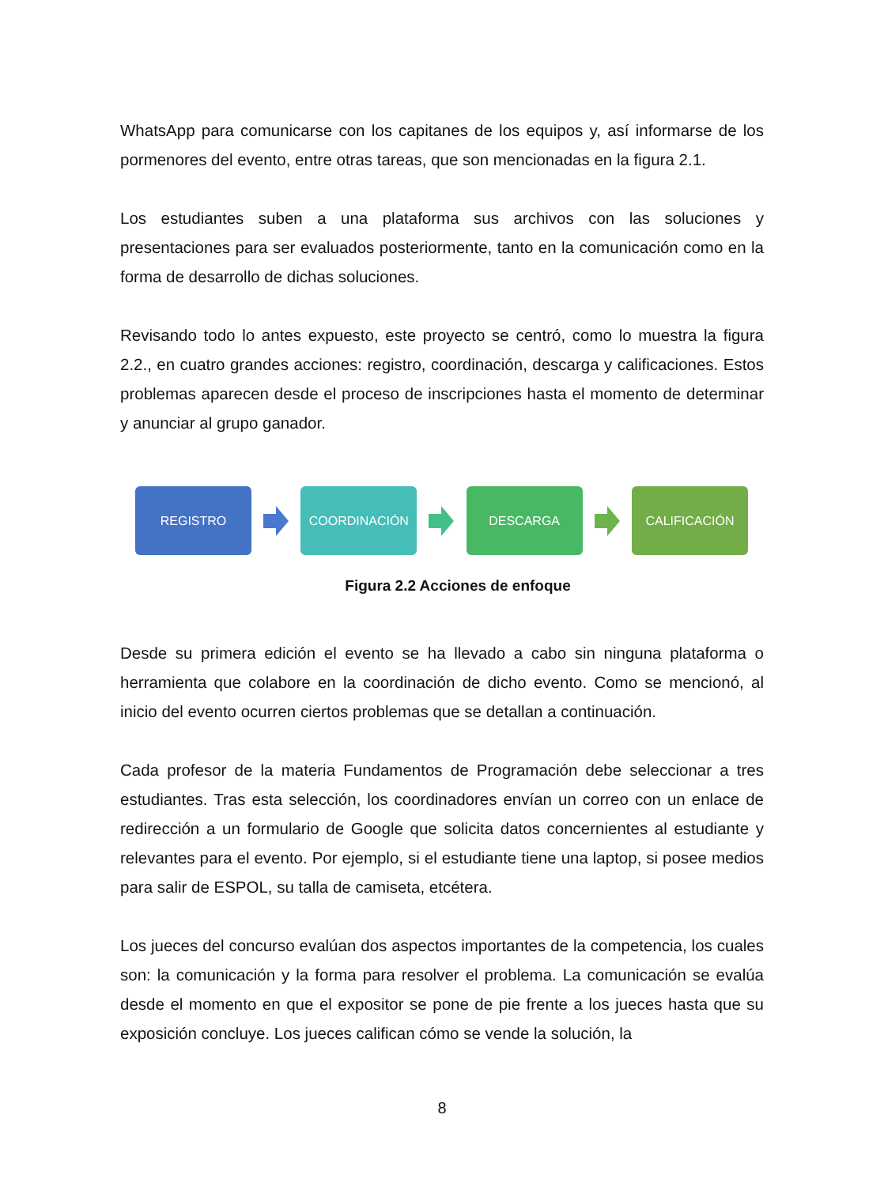WhatsApp para comunicarse con los capitanes de los equipos y, así informarse de los pormenores del evento, entre otras tareas, que son mencionadas en la figura 2.1.
Los estudiantes suben a una plataforma sus archivos con las soluciones y presentaciones para ser evaluados posteriormente, tanto en la comunicación como en la forma de desarrollo de dichas soluciones.
Revisando todo lo antes expuesto, este proyecto se centró, como lo muestra la figura 2.2., en cuatro grandes acciones: registro, coordinación, descarga y calificaciones. Estos problemas aparecen desde el proceso de inscripciones hasta el momento de determinar y anunciar al grupo ganador.
REGISTRO COORDINACIÓN DESCARGA CALIFICACIÓN
Figura 2.2 Acciones de enfoque
Desde su primera edición el evento se ha llevado a cabo sin ninguna plataforma o herramienta que colabore en la coordinación de dicho evento. Como se mencionó, al inicio del evento ocurren ciertos problemas que se detallan a continuación.
Cada profesor de la materia Fundamentos de Programación debe seleccionar a tres estudiantes. Tras esta selección, los coordinadores envían un correo con un enlace de redirección a un formulario de Google que solicita datos concernientes al estudiante y relevantes para el evento. Por ejemplo, si el estudiante tiene una laptop, si posee medios para salir de ESPOL, su talla de camiseta, etcétera.
Los jueces del concurso evalúan dos aspectos importantes de la competencia, los cuales son: la comunicación y la forma para resolver el problema. La comunicación se evalúa desde el momento en que el expositor se pone de pie frente a los jueces hasta que su exposición concluye. Los jueces califican cómo se vende la solución, la
8